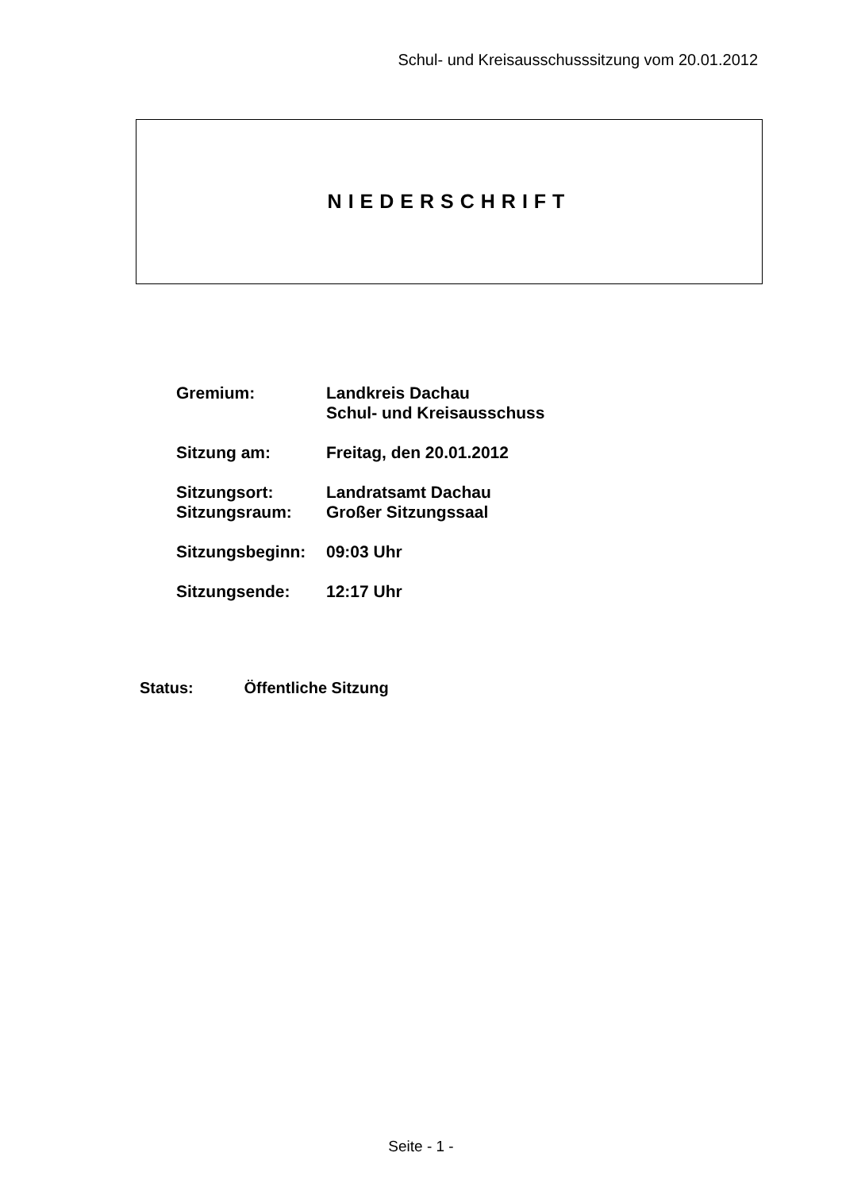Schul- und Kreisausschusssitzung vom 20.01.2012
NIEDERSCHRIFT
| Gremium: | Landkreis Dachau Schul- und Kreisausschuss |
| Sitzung am: | Freitag, den 20.01.2012 |
| Sitzungsort: | Landratsamt Dachau |
| Sitzungsraum: | Großer Sitzungssaal |
| Sitzungsbeginn: | 09:03 Uhr |
| Sitzungsende: | 12:17 Uhr |
Status: Öffentliche Sitzung
Seite - 1 -